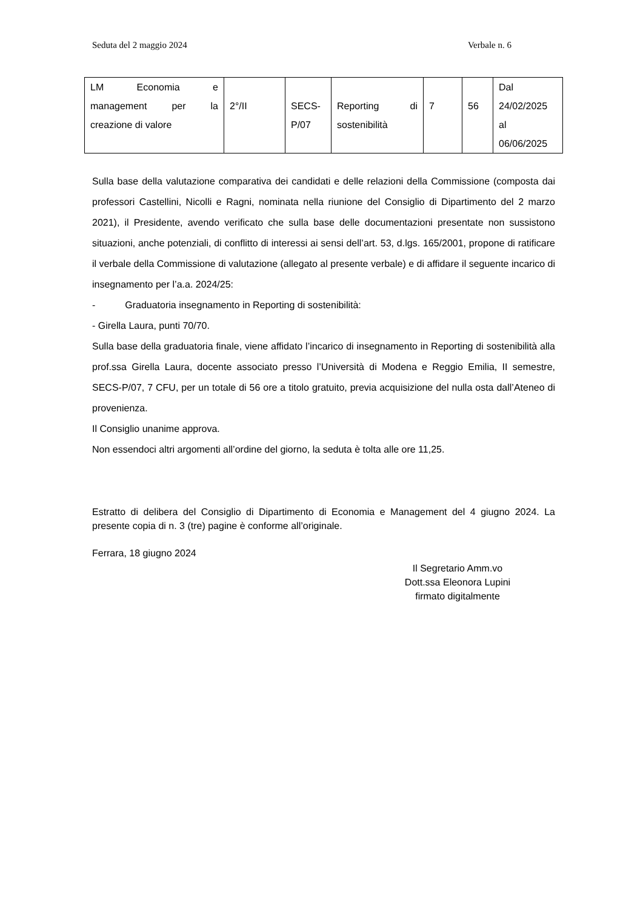Seduta del 2 maggio 2024 Verbale n. 6
| LM Economia e management per la creazione di valore | 2°/II | SECS- P/07 | Reporting di sostenibilità | 7 | 56 | Dal 24/02/2025 al 06/06/2025 |
Sulla base della valutazione comparativa dei candidati e delle relazioni della Commissione (composta dai professori Castellini, Nicolli e Ragni, nominata nella riunione del Consiglio di Dipartimento del 2 marzo 2021), il Presidente, avendo verificato che sulla base delle documentazioni presentate non sussistono situazioni, anche potenziali, di conflitto di interessi ai sensi dell’art. 53, d.lgs. 165/2001, propone di ratificare il verbale della Commissione di valutazione (allegato al presente verbale) e di affidare il seguente incarico di insegnamento per l’a.a. 2024/25:
- Graduatoria insegnamento in Reporting di sostenibilità:
- Girella Laura, punti 70/70.
Sulla base della graduatoria finale, viene affidato l’incarico di insegnamento in Reporting di sostenibilità alla prof.ssa Girella Laura, docente associato presso l’Università di Modena e Reggio Emilia, II semestre, SECS-P/07, 7 CFU, per un totale di 56 ore a titolo gratuito, previa acquisizione del nulla osta dall’Ateneo di provenienza.
Il Consiglio unanime approva.
Non essendoci altri argomenti all’ordine del giorno, la seduta è tolta alle ore 11,25.
Estratto di delibera del Consiglio di Dipartimento di Economia e Management del 4 giugno 2024. La presente copia di n. 3 (tre) pagine è conforme all’originale.
Ferrara, 18 giugno 2024
Il Segretario Amm.vo
Dott.ssa Eleonora Lupini
firmato digitalmente